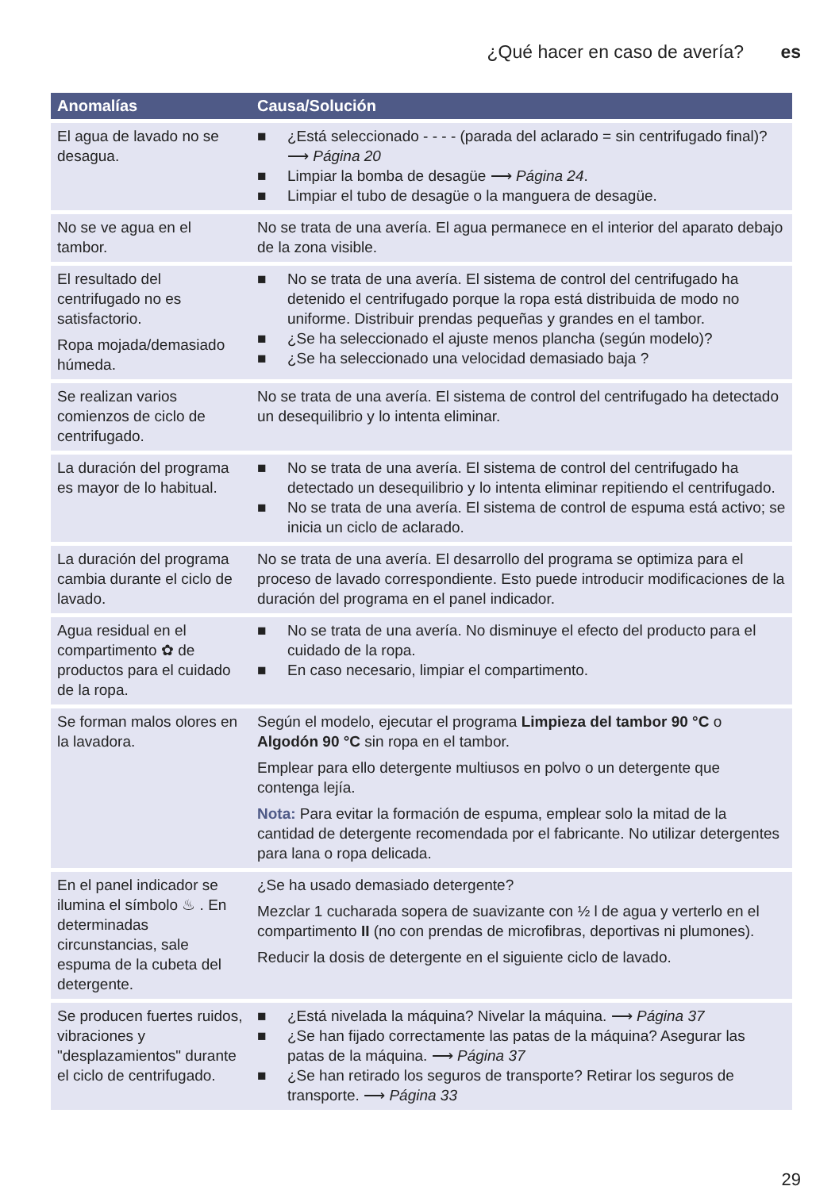¿Qué hacer en caso de avería? es
| Anomalías | Causa/Solución |
| --- | --- |
| El agua de lavado no se desagua. | ■ ¿Está seleccionado - - - - (parada del aclarado = sin centrifugado final)? ⟶ Página 20 ■ Limpiar la bomba de desagüe ⟶ Página 24 . ■ Limpiar el tubo de desagüe o la manguera de desagüe. |
| No se ve agua en el tambor. | No se trata de una avería. El agua permanece en el interior del aparato debajo de la zona visible. |
| El resultado del centrifugado no es satisfactorio. Ropa mojada/demasiado húmeda. | ■ No se trata de una avería. El sistema de control del centrifugado ha detenido el centrifugado porque la ropa está distribuida de modo no uniforme. Distribuir prendas pequeñas y grandes en el tambor. ■ ¿Se ha seleccionado el ajuste menos plancha (según modelo)? ■ ¿Se ha seleccionado una velocidad demasiado baja ? |
| Se realizan varios comienzos de ciclo de centrifugado. | No se trata de una avería. El sistema de control del centrifugado ha detectado un desequilibrio y lo intenta eliminar. |
| La duración del programa es mayor de lo habitual. | ■ No se trata de una avería. El sistema de control del centrifugado ha detectado un desequilibrio y lo intenta eliminar repitiendo el centrifugado. ■ No se trata de una avería. El sistema de control de espuma está activo; se inicia un ciclo de aclarado. |
| La duración del programa cambia durante el ciclo de lavado. | No se trata de una avería. El desarrollo del programa se optimiza para el proceso de lavado correspondiente. Esto puede introducir modificaciones de la duración del programa en el panel indicador. |
| Agua residual en el compartimento ✿ de productos para el cuidado de la ropa. | ■ No se trata de una avería. No disminuye el efecto del producto para el cuidado de la ropa. ■ En caso necesario, limpiar el compartimento. |
| Se forman malos olores en la lavadora. | Según el modelo, ejecutar el programa Limpieza del tambor 90 °C o Algodón 90 °C sin ropa en el tambor. Emplear para ello detergente multiusos en polvo o un detergente que contenga lejía. Nota: Para evitar la formación de espuma, emplear solo la mitad de la cantidad de detergente recomendada por el fabricante. No utilizar detergentes para lana o ropa delicada. |
| En el panel indicador se ilumina el símbolo ♨ . En determinadas circunstancias, sale espuma de la cubeta del detergente. | ¿Se ha usado demasiado detergente? Mezclar 1 cucharada sopera de suavizante con ½ l de agua y verterlo en el compartimento II (no con prendas de microfibras, deportivas ni plumones). Reducir la dosis de detergente en el siguiente ciclo de lavado. |
| Se producen fuertes ruidos, vibraciones y "desplazamientos" durante el ciclo de centrifugado. | ■ ¿Está nivelada la máquina? Nivelar la máquina. ⟶ Página 37 ■ ¿Se han fijado correctamente las patas de la máquina? Asegurar las patas de la máquina. ⟶ Página 37 ■ ¿Se han retirado los seguros de transporte? Retirar los seguros de transporte. ⟶ Página 33 |
29